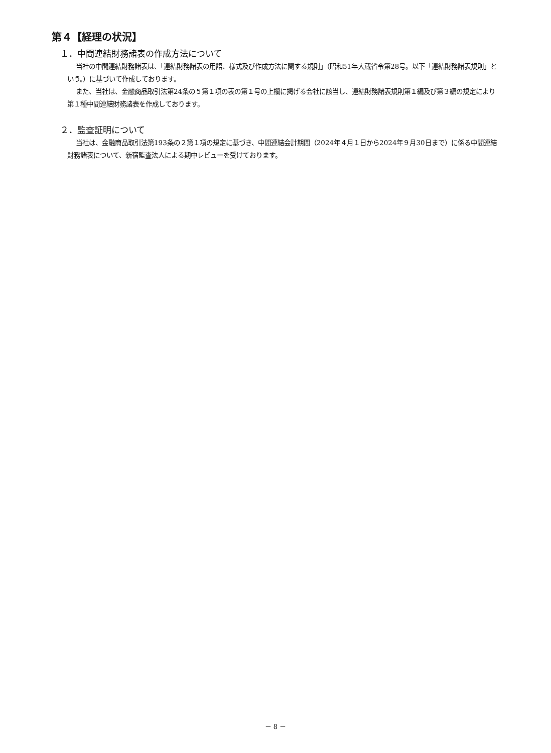第４【経理の状況】
１．中間連結財務諸表の作成方法について
当社の中間連結財務諸表は、「連結財務諸表の用語、様式及び作成方法に関する規則」（昭和51年大蔵省令第28号。以下「連結財務諸表規則」という。）に基づいて作成しております。
また、当社は、金融商品取引法第24条の５第１項の表の第１号の上欄に掲げる会社に該当し、連結財務諸表規則第１編及び第３編の規定により第１種中間連結財務諸表を作成しております。
２．監査証明について
当社は、金融商品取引法第193条の２第１項の規定に基づき、中間連結会計期間（2024年４月１日から2024年９月30日まで）に係る中間連結財務諸表について、新宿監査法人による期中レビューを受けております。
－ 8 －